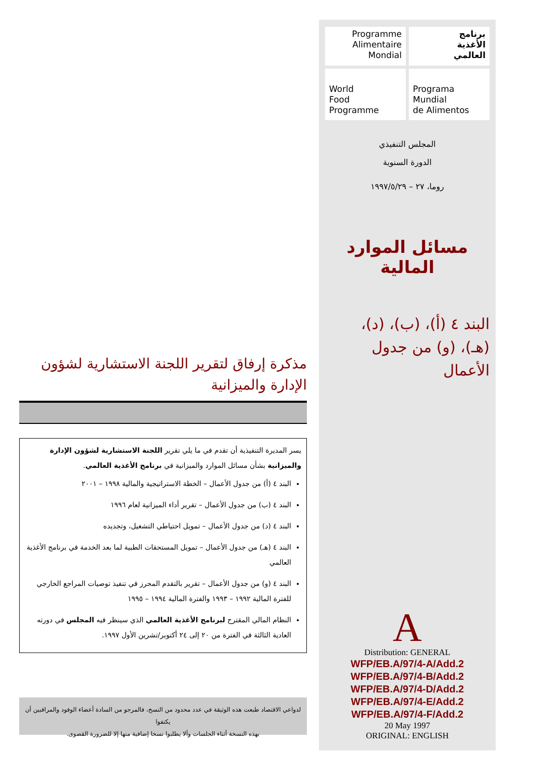برنامج
الأغذية
العالمي
Programme
Alimentaire
Mondial
Programa
Mundial
de Alimentos
World
Food
Programme
المجلس التنفيذي
الدورة السنوية
روما، ٢٧ – ١٩٩٧/٥/٢٩
مسائل الموارد المالية
البند ٤ (أ)، (ب)، (د)،
(هـ)، (و) من جدول
الأعمال
A
Distribution: GENERAL
WFP/EB.A/97/4-A/Add.2
WFP/EB.A/97/4-B/Add.2
WFP/EB.A/97/4-D/Add.2
WFP/EB.A/97/4-E/Add.2
WFP/EB.A/97/4-F/Add.2
20 May 1997
ORIGINAL: ENGLISH
مذكرة إرفاق لتقرير اللجنة الاستشارية لشؤون الإدارة والميزانية
يسر المديرة التنفيذية أن تقدم في ما يلي تقرير اللجنة الاستشارية لشؤون الإدارة والميزانية بشأن مسائل الموارد والميزانية في برنامج الأغذية العالمي.
البند ٤ (أ) من جدول الأعمال – الخطة الاستراتيجية والمالية ١٩٩٨ – ٢٠٠١
البند ٤ (ب) من جدول الأعمال – تقرير أداء الميزانية لعام ١٩٩٦
البند ٤ (د) من جدول الأعمال – تمويل احتياطي التشغيل، وتجديده
البند ٤ (هـ) من جدول الأعمال – تمويل المستحقات الطبية لما بعد الخدمة في برنامج الأغذية العالمي
البند ٤ (و) من جدول الأعمال – تقرير بالتقدم المحرز في تنفيذ توصيات المراجع الخارجي للفترة المالية ١٩٩٢ – ١٩٩٣ والفترة المالية ١٩٩٤ – ١٩٩٥
النظام المالي المقترح لبرنامج الأغذية العالمي الذي سينظر فيه المجلس في دورته العادية الثالثة في الفترة من ٢٠ إلى ٢٤ أكتوبر/تشرين الأول ١٩٩٧.
لدواعي الاقتصاد طبعت هذه الوثيقة في عدد محدود من النسخ، فالمرجو من السادة أعضاء الوفود والمراقبين أن يكتفوا
بهذه النسخة أثناء الجلسات وألا يطلبوا نسخا إضافية منها إلا للضرورة القصوى.